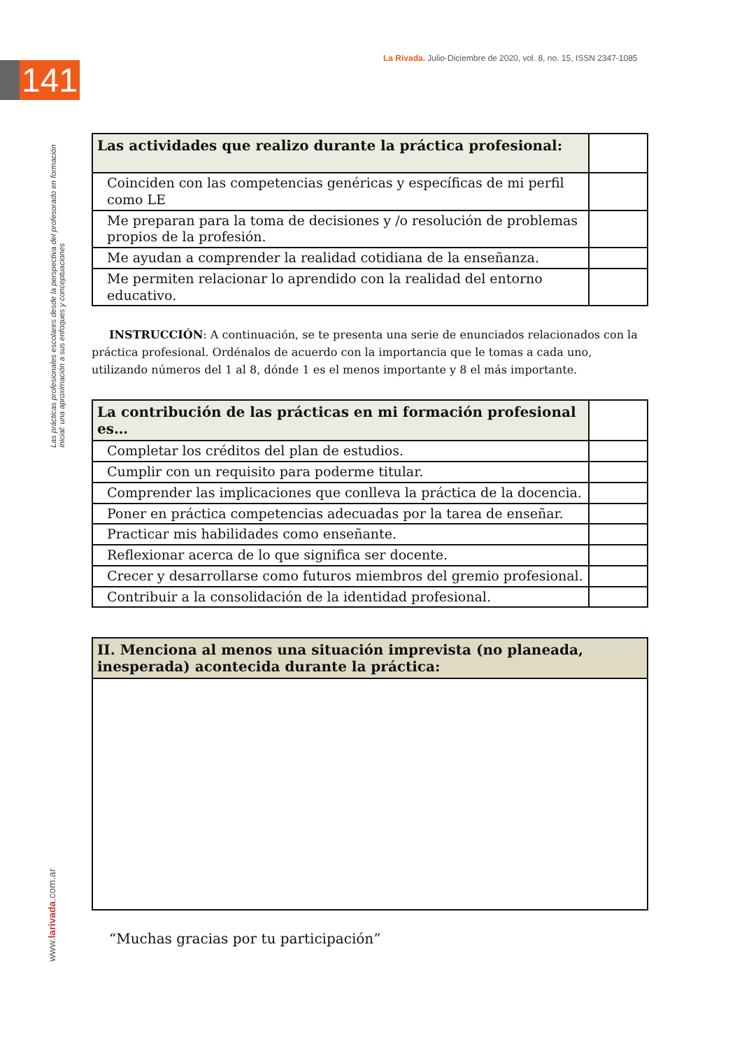141
La Rivada. Julio-Diciembre de 2020, vol. 8, no. 15, ISSN 2347-1085
Las prácticas profesionales escolares desde la perspectiva del profesorado en formación inicial: una aproximación a sus enfoques y conceptuaciones
www.larivada.com.ar
| Las actividades que realizo durante la práctica profesional: | |
| Coinciden con las competencias genéricas y específicas de mi perfil como LE | |
| Me preparan para la toma de decisiones y /o resolución de problemas propios de la profesión. | |
| Me ayudan a comprender la realidad cotidiana de la enseñanza. | |
| Me permiten relacionar lo aprendido con la realidad del entorno educativo. | |
INSTRUCCIÓN: A continuación, se te presenta una serie de enunciados relacionados con la práctica profesional. Ordénalos de acuerdo con la importancia que le tomas a cada uno, utilizando números del 1 al 8, dónde 1 es el menos importante y 8 el más importante.
| La contribución de las prácticas en mi formación profesional es… | |
| Completar los créditos del plan de estudios. | |
| Cumplir con un requisito para poderme titular. | |
| Comprender las implicaciones que conlleva la práctica de la docencia. | |
| Poner en práctica competencias adecuadas por la tarea de enseñar. | |
| Practicar mis habilidades como enseñante. | |
| Reflexionar acerca de lo que significa ser docente. | |
| Crecer y desarrollarse como futuros miembros del gremio profesional. | |
| Contribuir a la consolidación de la identidad profesional. | |
| II. Menciona al menos una situación imprevista (no planeada, inesperada) acontecida durante la práctica: |
| --- |
“Muchas gracias por tu participación”